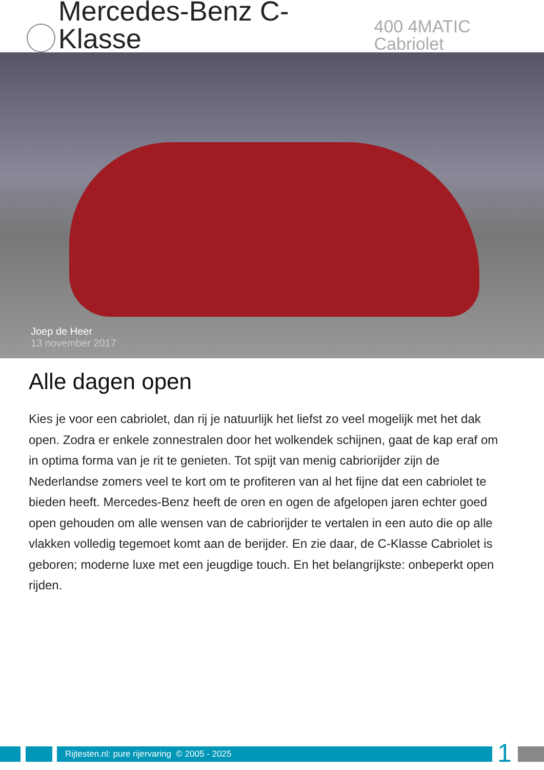Mercedes-Benz C-Klasse 400 4MATIC Cabriolet
Joep de Heer
13 november 2017
Alle dagen open
Kies je voor een cabriolet, dan rij je natuurlijk het liefst zo veel mogelijk met het dak open. Zodra er enkele zonnestralen door het wolkendek schijnen, gaat de kap eraf om in optima forma van je rit te genieten. Tot spijt van menig cabriorijder zijn de Nederlandse zomers veel te kort om te profiteren van al het fijne dat een cabriolet te bieden heeft. Mercedes-Benz heeft de oren en ogen de afgelopen jaren echter goed open gehouden om alle wensen van de cabriorijder te vertalen in een auto die op alle vlakken volledig tegemoet komt aan de berijder. En zie daar, de C-Klasse Cabriolet is geboren; moderne luxe met een jeugdige touch. En het belangrijkste: onbeperkt open rijden.
Rijtesten.nl: pure rijervaring © 2005 - 2025
1